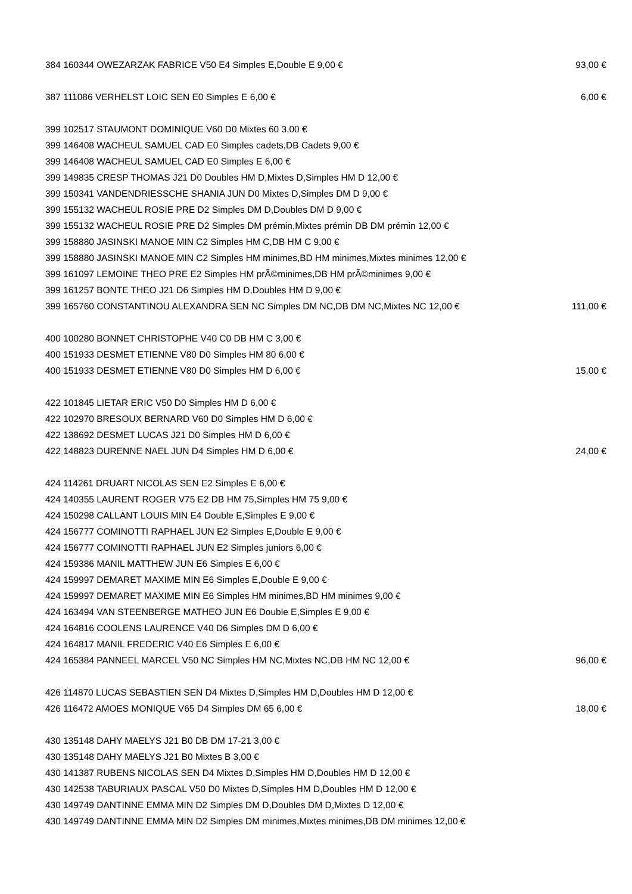| 384 160344 OWEZARZAK FABRICE V50 E4 Simples E,Double E 9,00 € | 93,00 € |
| 387 111086 VERHELST LOIC SEN E0 Simples E 6,00 € | 6,00 € |
| 399 102517 STAUMONT DOMINIQUE V60 D0 Mixtes 60 3,00 € | |
| 399 146408 WACHEUL SAMUEL CAD E0 Simples cadets,DB Cadets 9,00 € | |
| 399 146408 WACHEUL SAMUEL CAD E0 Simples E 6,00 € | |
| 399 149835 CRESP THOMAS J21 D0 Doubles HM D,Mixtes D,Simples HM D 12,00 € | |
| 399 150341 VANDENDRIESSCHE SHANIA JUN D0 Mixtes D,Simples DM D 9,00 € | |
| 399 155132 WACHEUL ROSIE PRE D2 Simples DM D,Doubles DM D 9,00 € | |
| 399 155132 WACHEUL ROSIE PRE D2 Simples DM prémin,Mixtes prémin DB DM prémin 12,00 € | |
| 399 158880 JASINSKI MANOE MIN C2 Simples HM C,DB HM C 9,00 € | |
| 399 158880 JASINSKI MANOE MIN C2 Simples HM minimes,BD HM minimes,Mixtes minimes 12,00 € | |
| 399 161097 LEMOINE THEO PRE E2 Simples HM prÃ©minimes,DB HM prÃ©minimes 9,00 € | |
| 399 161257 BONTE THEO J21 D6 Simples HM D,Doubles HM D 9,00 € | |
| 399 165760 CONSTANTINOU ALEXANDRA SEN NC Simples DM NC,DB DM NC,Mixtes NC 12,00 € | 111,00 € |
| 400 100280 BONNET CHRISTOPHE V40 C0 DB HM C 3,00 € | |
| 400 151933 DESMET ETIENNE V80 D0 Simples HM 80 6,00 € | |
| 400 151933 DESMET ETIENNE V80 D0 Simples HM D 6,00 € | 15,00 € |
| 422 101845 LIETAR ERIC V50 D0 Simples HM D 6,00 € | |
| 422 102970 BRESOUX BERNARD V60 D0 Simples HM D 6,00 € | |
| 422 138692 DESMET LUCAS J21 D0 Simples HM D 6,00 € | |
| 422 148823 DURENNE NAEL JUN D4 Simples HM D 6,00 € | 24,00 € |
| 424 114261 DRUART NICOLAS SEN E2 Simples E 6,00 € | |
| 424 140355 LAURENT ROGER V75 E2 DB HM 75,Simples HM 75 9,00 € | |
| 424 150298 CALLANT LOUIS MIN E4 Double E,Simples E 9,00 € | |
| 424 156777 COMINOTTI RAPHAEL JUN E2 Simples E,Double E 9,00 € | |
| 424 156777 COMINOTTI RAPHAEL JUN E2 Simples juniors 6,00 € | |
| 424 159386 MANIL MATTHEW JUN E6 Simples E 6,00 € | |
| 424 159997 DEMARET MAXIME MIN E6 Simples E,Double E 9,00 € | |
| 424 159997 DEMARET MAXIME MIN E6 Simples HM minimes,BD HM minimes 9,00 € | |
| 424 163494 VAN STEENBERGE MATHEO JUN E6 Double E,Simples E 9,00 € | |
| 424 164816 COOLENS LAURENCE V40 D6 Simples DM D 6,00 € | |
| 424 164817 MANIL FREDERIC V40 E6 Simples E 6,00 € | |
| 424 165384 PANNEEL MARCEL V50 NC Simples HM NC,Mixtes NC,DB HM NC 12,00 € | 96,00 € |
| 426 114870 LUCAS SEBASTIEN SEN D4 Mixtes D,Simples HM D,Doubles HM D 12,00 € | |
| 426 116472 AMOES MONIQUE V65 D4 Simples DM 65 6,00 € | 18,00 € |
| 430 135148 DAHY MAELYS J21 B0 DB DM 17-21 3,00 € | |
| 430 135148 DAHY MAELYS J21 B0 Mixtes B 3,00 € | |
| 430 141387 RUBENS NICOLAS SEN D4 Mixtes D,Simples HM D,Doubles HM D 12,00 € | |
| 430 142538 TABURIAUX PASCAL V50 D0 Mixtes D,Simples HM D,Doubles HM D 12,00 € | |
| 430 149749 DANTINNE EMMA MIN D2 Simples DM D,Doubles DM D,Mixtes D 12,00 € | |
| 430 149749 DANTINNE EMMA MIN D2 Simples DM minimes,Mixtes minimes,DB DM minimes 12,00 € | |